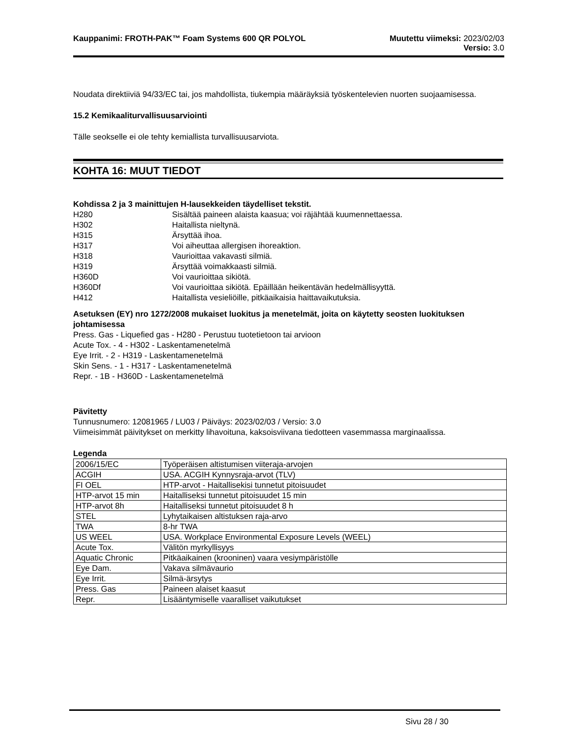Kauppanimi: FROTH-PAK™ Foam Systems 600 QR POLYOL
Muutettu viimeksi: 2023/02/03
Versio: 3.0
Noudata direktiiviä 94/33/EC tai, jos mahdollista, tiukempia määräyksiä työskentelevien nuorten suojaamisessa.
15.2 Kemikaaliturvallisuusarviointi
Tälle seokselle ei ole tehty kemiallista turvallisuusarviota.
KOHTA 16: MUUT TIEDOT
Kohdissa 2 ja 3 mainittujen H-lausekkeiden täydelliset tekstit.
| H280 | Sisältää paineen alaista kaasua; voi räjähtää kuumennettaessa. |
| H302 | Haitallista nieltynä. |
| H315 | Ärsyttää ihoa. |
| H317 | Voi aiheuttaa allergisen ihoreaktion. |
| H318 | Vaurioittaa vakavasti silmiä. |
| H319 | Ärsyttää voimakkaasti silmiä. |
| H360D | Voi vaurioittaa sikiötä. |
| H360Df | Voi vaurioittaa sikiötä. Epäillään heikentävän hedelmällisyyttä. |
| H412 | Haitallista vesieliöille, pitkäaikaisia haittavaikutuksia. |
Asetuksen (EY) nro 1272/2008 mukaiset luokitus ja menetelmät, joita on käytetty seosten luokituksen johtamisessa
Press. Gas - Liquefied gas - H280 - Perustuu tuotetietoon tai arvioon
Acute Tox. - 4 - H302 - Laskentamenetelmä
Eye Irrit. - 2 - H319 - Laskentamenetelmä
Skin Sens. - 1 - H317 - Laskentamenetelmä
Repr. - 1B - H360D - Laskentamenetelmä
Pävitetty
Tunnusnumero: 12081965 / LU03 / Päiväys: 2023/02/03 / Versio: 3.0
Viimeisimmät päivitykset on merkitty lihavoituna, kaksoisviivana tiedotteen vasemmassa marginaalissa.
Legenda
| 2006/15/EC | Työperäisen altistumisen viiteraja-arvojen |
| ACGIH | USA. ACGIH Kynnysraja-arvot (TLV) |
| FI OEL | HTP-arvot - Haitallisekisi tunnetut pitoisuudet |
| HTP-arvot 15 min | Haitalliseksi tunnetut pitoisuudet 15 min |
| HTP-arvot 8h | Haitalliseksi tunnetut pitoisuudet 8 h |
| STEL | Lyhytaikaisen altistuksen raja-arvo |
| TWA | 8-hr TWA |
| US WEEL | USA. Workplace Environmental Exposure Levels (WEEL) |
| Acute Tox. | Välitön myrkyllisyys |
| Aquatic Chronic | Pitkäaikainen (krooninen) vaara vesiympäristölle |
| Eye Dam. | Vakava silmävaurio |
| Eye Irrit. | Silmä-ärsytys |
| Press. Gas | Paineen alaiset kaasut |
| Repr. | Lisääntymiselle vaaralliset vaikutukset |
Sivu 28 / 30